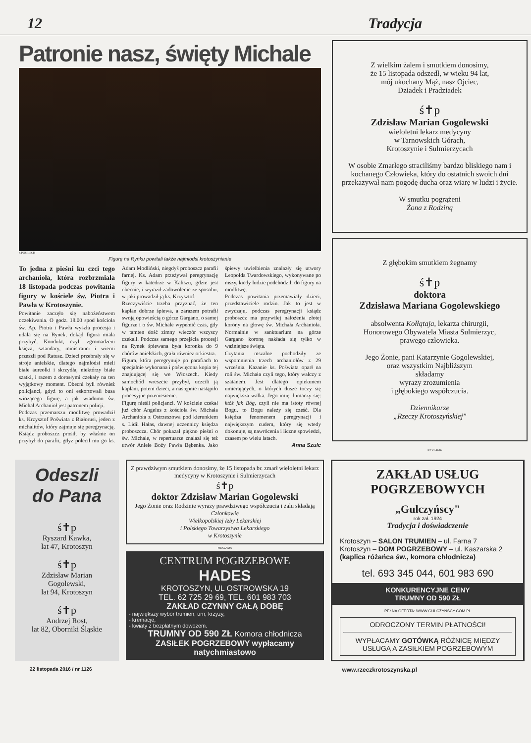12 Tradycja
Patronie nasz, święty Michale
S.POSPIECH
Figurę na Rynku powitali także najmłodsi krotoszynianie
To jedna z pieśni ku czci tego archanioła, która rozbrzmiała 18 listopada podczas powitania figury w kościele św. Piotra i Pawła w Krotoszynie.
Powitanie zaczęło się nabożeństwem oczekiwania. O godz. 18.00 spod kościoła św. Ap. Piotra i Pawła wyszła procesja i udała się na Rynek, dokąd figura miała przybyć. Kondukt, czyli zgromadzeni księża, sztandary, ministranci i wierni przeszli pod Ratusz. Dzieci przebrały się w stroje anielskie, dlatego najmłodsi mieli białe aureolki i skrzydła, niektórzy białe szatki, i razem z dorosłymi czekały na ten wyjątkowy moment. Obecni byli również policjanci, gdyż to oni eskortowali busa wiozącego figurę, a jak wiadomo św. Michał Archanioł jest patronem policji.
Podczas przemarszu modlitwę prowadził ks. Krzysztof Poświata z Białorusi, jeden z michalitów, który zajmuje się peregrynacją. Ksiądz proboszcz prosił, by właśnie on przybył do parafii, gdyż polecił mu go ks. Adam Modliński, niegdyś proboszcz parafii farnej. Ks. Adam przeżywał peregrynację figury w katedrze w Kaliszu, gdzie jest obecnie, i wyraził zadowolenie ze sposobu, w jaki prowadził ją ks. Krzysztof.
Rzeczywiście trzeba przyznać, że ten kapłan dobrze śpiewa, a zarazem potrafił swoją opowieścią o górze Gargano, o samej figurze i o św. Michale wypełnić czas, gdy w tamten dość zimny wieczór wszyscy czekali. Podczas samego przejścia procesji na Rynek śpiewana była koronka do 9 chórów anielskich, grała również orkiestra.
Figura, która peregrynuje po parafiach to specjalnie wykonana i poświęcona kopia tej znajdującej się we Włoszech. Kiedy samochód wreszcie przybył, uczcili ją kapłani, potem dzieci, a następnie nastąpiło procesyjne przeniesienie.
Figurę nieśli policjanci. W kościele czekał już chór Angelus z kościoła św. Michała Archanioła z Ostrzeszowa pod kierunkiem s. Lidii Hałas, dawnej uczennicy księdza proboszcza. Chór pokazał piękno pieśni o św. Michale, w repertuarze znalazł się też utwór Aniele Boży Pawła Bębenka. Jako śpiewy uwielbienia znalazły się utwory Leopolda Twardowskiego, wykonywane po mszy, kiedy ludzie podchodzili do figury na modlitwę.
Podczas powitania przemawiały dzieci, przedstawiciele rodzin. Jak to jest w zwyczaju, podczas peregrynacji ksiądz proboszcz ma przywilej nałożenia złotej korony na głowę św. Michała Archanioła. Normalnie w sanktuarium na górze Gargano koronę nakłada się tylko w ważniejsze święta.
Czytania mszalne pochodziły ze wspomnienia trzech archaniołów z 29 września. Kazanie ks. Poświata oparł na roli św. Michała czyli tego, który walczy z szatanem. Jest dlatego opiekunem umierających, o których dusze toczy się największa walka. Jego imię tłumaczy się: któż jak Bóg, czyli nie ma istoty równej Bogu, to Bogu należy się cześć. Dla księdza fenomenem peregrynacji i największym cudem, który się wtedy dokonuje, są nawrócenia i liczne spowiedzi, czasem po wielu latach.
Anna Szulc
Z wielkim żalem i smutkiem donosimy,
że 15 listopada odszedł, w wieku 94 lat,
mój ukochany Mąż, nasz Ojciec,
Dziadek i Pradziadek
ś✝p
Zdzisław Marian Gogolewski
wieloletni lekarz medycyny
w Tarnowskich Górach,
Krotoszynie i Sulmierzycach
W osobie Zmarłego straciliśmy bardzo bliskiego nam i kochanego Człowieka, który do ostatnich swoich dni przekazywał nam pogodę ducha oraz wiarę w ludzi i życie.
W smutku pogrążeni
Żona z Rodziną
Z głębokim smutkiem żegnamy
ś✝p
doktora
Zdzisława Mariana Gogolewskiego
absolwenta Kołłątaja, lekarza chirurgii,
Honorowego Obywatela Miasta Sulmierzyc,
prawego człowieka.
Jego Żonie, pani Katarzynie Gogolewskiej,
oraz wszystkim Najbliższym
składamy
wyrazy zrozumienia
i głębokiego współczucia.
Dziennikarze
„Rzeczy Krotoszyńskiej"
REKLAMA
Odeszli
do Pana
ś✝p
Ryszard Kawka,
lat 47, Krotoszyn
ś✝p
Zdzisław Marian
Gogolewski,
lat 94, Krotoszyn
ś✝p
Andrzej Rost,
lat 82, Oborniki Śląskie
Z prawdziwym smutkiem donosimy, że 15 listopada br. zmarł wieloletni lekarz medycyny w Krotoszynie i Sulmierzycach
ś✝p
doktor Zdzisław Marian Gogolewski
Jego Żonie oraz Rodzinie wyrazy prawdziwego współczucia i żalu składają
Członkowie
Wielkopolskiej Izby Lekarskiej
i Polskiego Towarzystwa Lekarskiego
w Krotoszynie
REKLAMA
CENTRUM POGRZEBOWE
HADES
KROTOSZYN, UL OSTROWSKA 19
TEL. 62 725 29 69, TEL. 601 983 703
ZAKŁAD CZYNNY CAŁĄ DOBĘ
- największy wybór trumien, urn, krzyży,
- kremacje,
- kwiaty z bezpłatnym dowozem.
TRUMNY OD 590 ZŁ Komora chłodnicza
ZASIŁEK POGRZEBOWY wypłacamy natychmiastowo
ZAKŁAD USŁUG
POGRZEBOWYCH
„Gulczyńscy"
rok zał. 1924
Tradycja i doświadczenie
Krotoszyn – SALON TRUMIEN – ul. Farna 7
Krotoszyn – DOM POGRZEBOWY – ul. Kaszarska 2
(kaplica różańca św., komora chłodnicza)
tel. 693 345 044, 601 983 690
KONKURENCYJNE CENY
TRUMNY OD 590 ZŁ
PEŁNA OFERTA: WWW.GULCZYNSCY.COM.PL
ODROCZONY TERMIN PŁATNOŚCI!
WYPŁACAMY GOTÓWKĄ RÓŻNICĘ MIĘDZY USŁUGĄ A ZASIŁKIEM POGRZEBOWYM
22 listopada 2016 / nr 1126 www.rzeczkrotoszynska.pl